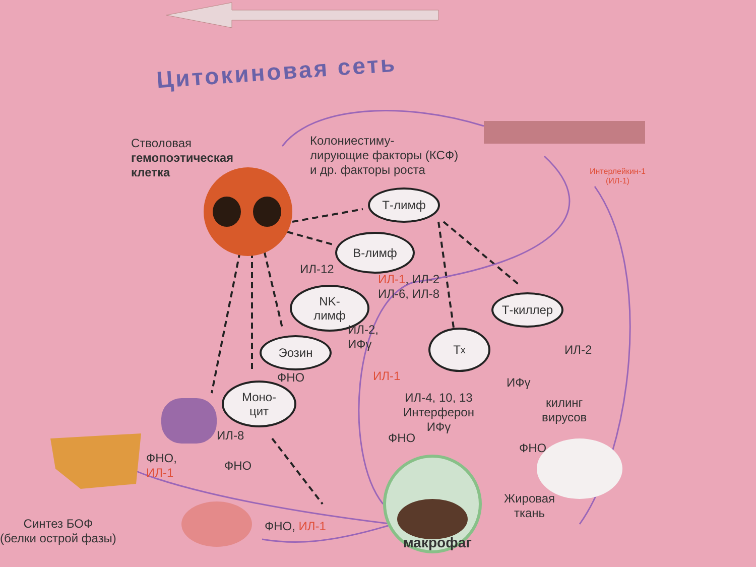Цитокиновая сеть
Стволовая
гемопоэтическая
клетка
Колониестиму-
лирующие факторы (КСФ)
и др. факторы роста
Интерлейкин-1
(ИЛ-1)
Т-лимф
В-лимф
ИЛ-12
ИЛ-1, ИЛ-2
ИЛ-6, ИЛ-8
NK-
лимф
Т-киллер
ИЛ-2,
ИФγ
Эозин
T<sub>x</sub>
ИЛ-2
ФНО ИЛ-1 ИФγ
Моно-
цит
ИЛ-4, 10, 13
Интерферон
ИФγ
килинг
вирусов
ИЛ-8 ФНО
ФНО
ФНО,
ИЛ-1
ФНО
Жировая
ткань
Синтез БОФ
(белки острой фазы)
ФНО, ИЛ-1
макрофаг